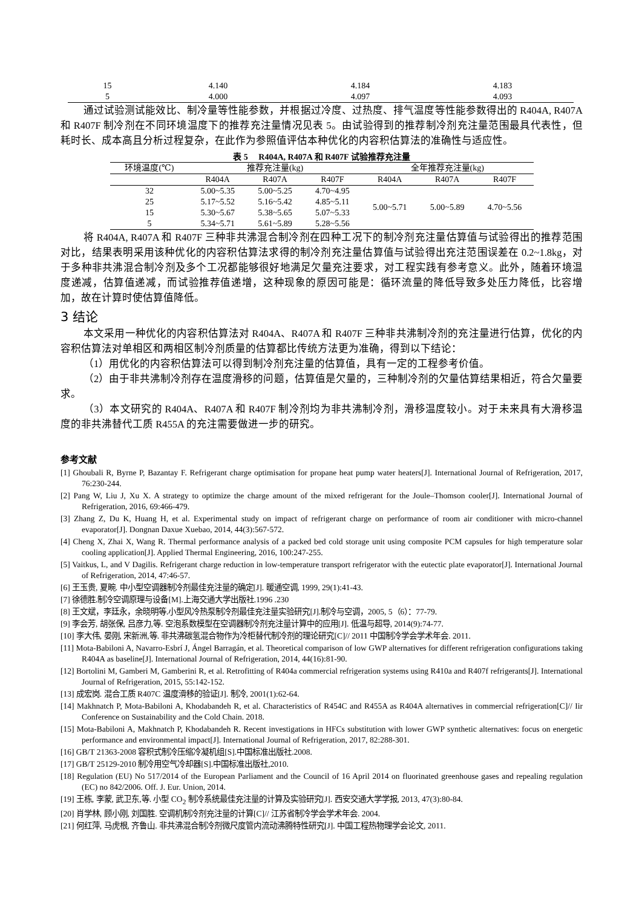| 15 | 4.140 | 4.184 | 4.183 |
| 5 | 4.000 | 4.097 | 4.093 |
通过试验测试能效比、制冷量等性能参数，并根据过冷度、过热度、排气温度等性能参数得出的 R404A, R407A 和 R407F 制冷剂在不同环境温度下的推荐充注量情况见表 5。由试验得到的推荐制冷剂充注量范围最具代表性，但耗时长、成本高且分析过程复杂，在此作为参照值评估本种优化的内容积估算法的准确性与适应性。
表 5　 R404A, R407A 和 R407F 试验推荐充注量
| 环境温度(℃) | 推荐充注量(kg) | | | 全年推荐充注量(kg) | | |
| --- | --- | --- | --- | --- | --- | --- |
| | R404A | R407A | R407F | R404A | R407A | R407F |
| 32 | 5.00~5.35 | 5.00~5.25 | 4.70~4.95 | 5.00~5.71 | 5.00~5.89 | 4.70~5.56 |
| 25 | 5.17~5.52 | 5.16~5.42 | 4.85~5.11 | | | |
| 15 | 5.30~5.67 | 5.38~5.65 | 5.07~5.33 | | | |
| 5 | 5.34~5.71 | 5.61~5.89 | 5.28~5.56 | | | |
将 R404A, R407A 和 R407F 三种非共沸混合制冷剂在四种工况下的制冷剂充注量估算值与试验得出的推荐范围对比，结果表明采用该种优化的内容积估算法求得的制冷剂充注量估算值与试验得出充注范围误差在 0.2~1.8kg，对于多种非共沸混合制冷剂及多个工况都能够很好地满足欠量充注要求，对工程实践有参考意义。此外，随着环境温度递减，估算值递减，而试验推荐值递增，这种现象的原因可能是：循环流量的降低导致多处压力降低，比容增加，故在计算时使估算值降低。
3 结论
本文采用一种优化的内容积估算法对 R404A、R407A 和 R407F 三种非共沸制冷剂的充注量进行估算，优化的内容积估算法对单相区和两相区制冷剂质量的估算都比传统方法更为准确，得到以下结论：
（1）用优化的内容积估算法可以得到制冷剂充注量的估算值，具有一定的工程参考价值。
（2）由于非共沸制冷剂存在温度滑移的问题，估算值是欠量的，三种制冷剂的欠量估算结果相近，符合欠量要求。
（3）本文研究的 R404A、R407A 和 R407F 制冷剂均为非共沸制冷剂，滑移温度较小。对于未来具有大滑移温度的非共沸替代工质 R455A 的充注需要做进一步的研究。
参考文献
[1] Ghoubali R, Byrne P, Bazantay F. Refrigerant charge optimisation for propane heat pump water heaters[J]. International Journal of Refrigeration, 2017, 76:230-244.
[2] Pang W, Liu J, Xu X. A strategy to optimize the charge amount of the mixed refrigerant for the Joule–Thomson cooler[J]. International Journal of Refrigeration, 2016, 69:466-479.
[3] Zhang Z, Du K, Huang H, et al. Experimental study on impact of refrigerant charge on performance of room air conditioner with micro-channel evaporator[J]. Dongnan Daxue Xuebao, 2014, 44(3):567-572.
[4] Cheng X, Zhai X, Wang R. Thermal performance analysis of a packed bed cold storage unit using composite PCM capsules for high temperature solar cooling application[J]. Applied Thermal Engineering, 2016, 100:247-255.
[5] Vaitkus, L, and V Dagilis. Refrigerant charge reduction in low-temperature transport refrigerator with the eutectic plate evaporator[J]. International Journal of Refrigeration, 2014, 47:46-57.
[6] 王玉贵, 夏畹. 中小型空调器制冷剂最佳充注量的确定[J]. 暖通空调, 1999, 29(1):41-43.
[7] 徐德胜.制冷空调原理与设备[M].上海交通大学出版社.1996 .230
[8] 王文斌，李廷永，余晓明等.小型风冷热泵制冷剂最佳充注量实验研究[J].制冷与空调，2005, 5（6）：77-79.
[9] 李会芳, 胡张保, 吕彦力,等. 空泡系数模型在空调器制冷剂充注量计算中的应用[J]. 低温与超导, 2014(9):74-77.
[10] 李大伟, 晏刚, 宋新洲,等. 非共沸碳氢混合物作为冷柜替代制冷剂的理论研究[C]// 2011 中国制冷学会学术年会. 2011.
[11] Mota-Babiloni A, Navarro-Esbrí J, Ángel Barragán, et al. Theoretical comparison of low GWP alternatives for different refrigeration configurations taking R404A as baseline[J]. International Journal of Refrigeration, 2014, 44(16):81-90.
[12] Bortolini M, Gamberi M, Gamberini R, et al. Retrofitting of R404a commercial refrigeration systems using R410a and R407f refrigerants[J]. International Journal of Refrigeration, 2015, 55:142-152.
[13] 成宏岗. 混合工质 R407C 温度滑移的验证[J]. 制冷, 2001(1):62-64.
[14] Makhnatch P, Mota-Babiloni A, Khodabandeh R, et al. Characteristics of R454C and R455A as R404A alternatives in commercial refrigeration[C]// Iir Conference on Sustainability and the Cold Chain. 2018.
[15] Mota-Babiloni A, Makhnatch P, Khodabandeh R. Recent investigations in HFCs substitution with lower GWP synthetic alternatives: focus on energetic performance and environmental impact[J]. International Journal of Refrigeration, 2017, 82:288-301.
[16] GB/T 21363-2008 容积式制冷压缩冷凝机组[S].中国标准出版社.2008.
[17] GB/T 25129-2010 制冷用空气冷却器[S].中国标准出版社,2010.
[18] Regulation (EU) No 517/2014 of the European Parliament and the Council of 16 April 2014 on fluorinated greenhouse gases and repealing regulation (EC) no 842/2006. Off. J. Eur. Union, 2014.
[19] 王栋, 李蒙, 武卫东,等. 小型 CO<sub>2</sub> 制冷系统最佳充注量的计算及实验研究[J]. 西安交通大学学报, 2013, 47(3):80-84.
[20] 肖学林, 顾小刚, 刘国胜. 空调机制冷剂充注量的计算[C]// 江苏省制冷学会学术年会. 2004.
[21] 何红萍, 马虎根, 齐鲁山. 非共沸混合制冷剂微尺度管内流动沸腾特性研究[J]. 中国工程热物理学会论文, 2011.